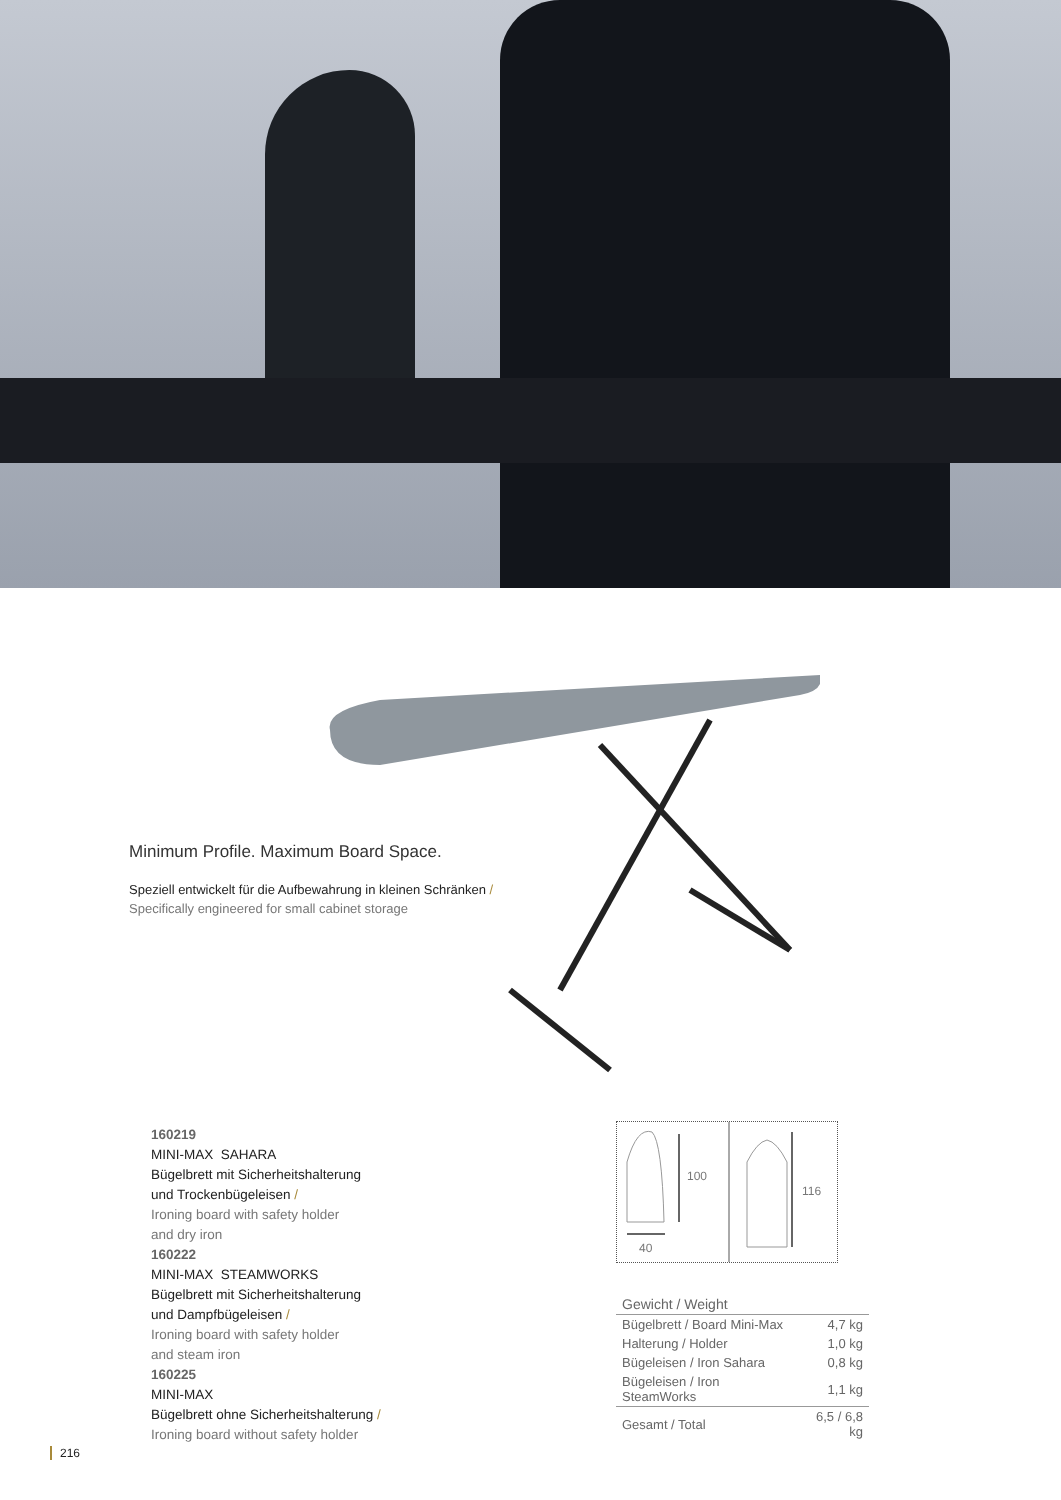Minimum Profile. Maximum Board Space.
Speziell entwickelt für die Aufbewahrung in kleinen Schränken /
Specifically engineered for small cabinet storage
160219
MINI-MAX SAHARA
Bügelbrett mit Sicherheitshalterung
und Trockenbügeleisen /
Ironing board with safety holder
and dry iron
160222
MINI-MAX STEAMWORKS
Bügelbrett mit Sicherheitshalterung
und Dampfbügeleisen /
Ironing board with safety holder
and steam iron
160225
MINI-MAX
Bügelbrett ohne Sicherheitshalterung /
Ironing board without safety holder
100
116
40
| Gewicht / Weight | |
| Bügelbrett / Board Mini-Max | 4,7 kg |
| Halterung / Holder | 1,0 kg |
| Bügeleisen / Iron Sahara | 0,8 kg |
| Bügeleisen / Iron SteamWorks | 1,1 kg |
| Gesamt / Total | 6,5 / 6,8 kg |
216